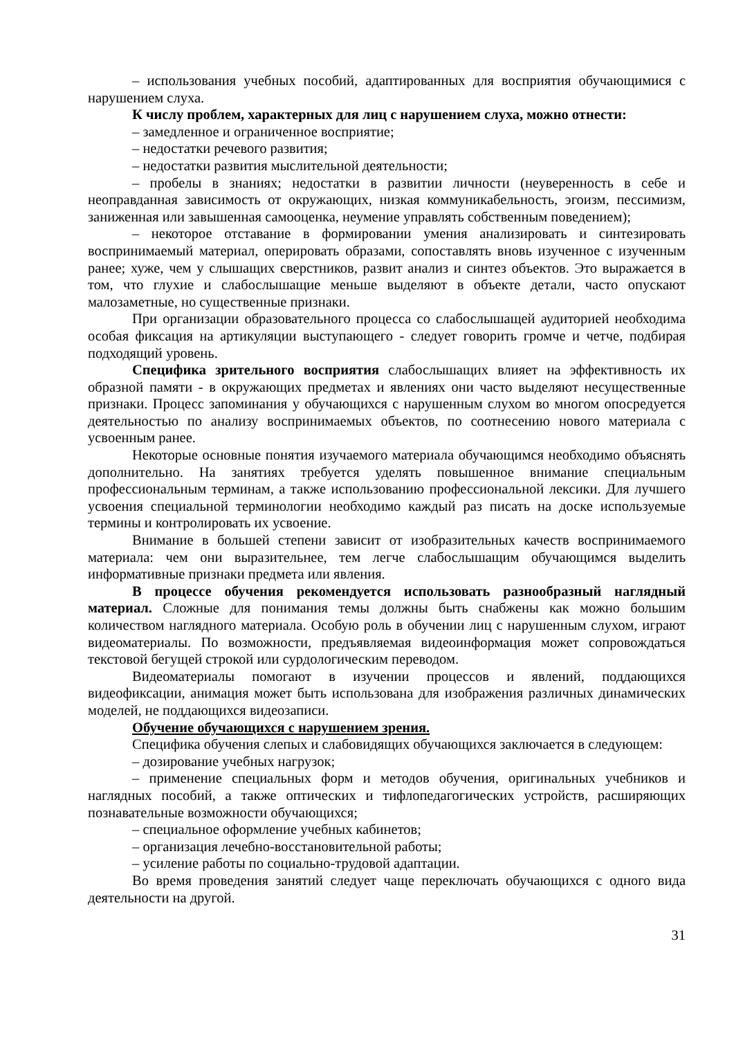– использования учебных пособий, адаптированных для восприятия обучающимися с нарушением слуха.
К числу проблем, характерных для лиц с нарушением слуха, можно отнести:
– замедленное и ограниченное восприятие;
– недостатки речевого развития;
– недостатки развития мыслительной деятельности;
– пробелы в знаниях; недостатки в развитии личности (неуверенность в себе и неоправданная зависимость от окружающих, низкая коммуникабельность, эгоизм, пессимизм, заниженная или завышенная самооценка, неумение управлять собственным поведением);
– некоторое отставание в формировании умения анализировать и синтезировать воспринимаемый материал, оперировать образами, сопоставлять вновь изученное с изученным ранее; хуже, чем у слышащих сверстников, развит анализ и синтез объектов. Это выражается в том, что глухие и слабослышащие меньше выделяют в объекте детали, часто опускают малозаметные, но существенные признаки.
При организации образовательного процесса со слабослышащей аудиторией необходима особая фиксация на артикуляции выступающего - следует говорить громче и четче, подбирая подходящий уровень.
Специфика зрительного восприятия слабослышащих влияет на эффективность их образной памяти - в окружающих предметах и явлениях они часто выделяют несущественные признаки. Процесс запоминания у обучающихся с нарушенным слухом во многом опосредуется деятельностью по анализу воспринимаемых объектов, по соотнесению нового материала с усвоенным ранее.
Некоторые основные понятия изучаемого материала обучающимся необходимо объяснять дополнительно. На занятиях требуется уделять повышенное внимание специальным профессиональным терминам, а также использованию профессиональной лексики. Для лучшего усвоения специальной терминологии необходимо каждый раз писать на доске используемые термины и контролировать их усвоение.
Внимание в большей степени зависит от изобразительных качеств воспринимаемого материала: чем они выразительнее, тем легче слабослышащим обучающимся выделить информативные признаки предмета или явления.
В процессе обучения рекомендуется использовать разнообразный наглядный материал. Сложные для понимания темы должны быть снабжены как можно большим количеством наглядного материала. Особую роль в обучении лиц с нарушенным слухом, играют видеоматериалы. По возможности, предъявляемая видеоинформация может сопровождаться текстовой бегущей строкой или сурдологическим переводом.
Видеоматериалы помогают в изучении процессов и явлений, поддающихся видеофиксации, анимация может быть использована для изображения различных динамических моделей, не поддающихся видеозаписи.
Обучение обучающихся с нарушением зрения.
Специфика обучения слепых и слабовидящих обучающихся заключается в следующем:
– дозирование учебных нагрузок;
– применение специальных форм и методов обучения, оригинальных учебников и наглядных пособий, а также оптических и тифлопедагогических устройств, расширяющих познавательные возможности обучающихся;
– специальное оформление учебных кабинетов;
– организация лечебно-восстановительной работы;
– усиление работы по социально-трудовой адаптации.
Во время проведения занятий следует чаще переключать обучающихся с одного вида деятельности на другой.
31